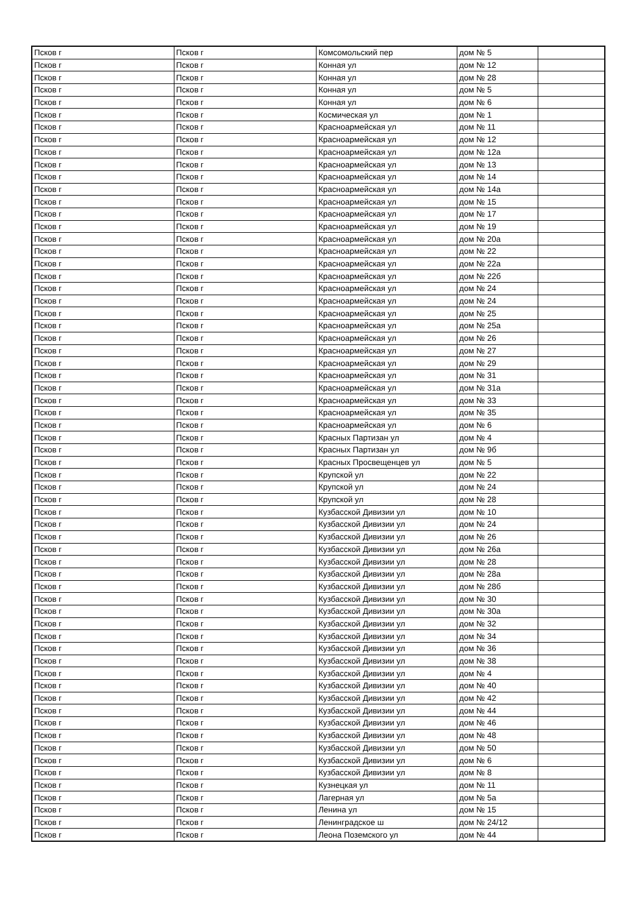| Псков г | Псков г | Комсомольский пер | дом № 5 | |
| Псков г | Псков г | Конная ул | дом № 12 | |
| Псков г | Псков г | Конная ул | дом № 28 | |
| Псков г | Псков г | Конная ул | дом № 5 | |
| Псков г | Псков г | Конная ул | дом № 6 | |
| Псков г | Псков г | Космическая ул | дом № 1 | |
| Псков г | Псков г | Красноармейская ул | дом № 11 | |
| Псков г | Псков г | Красноармейская ул | дом № 12 | |
| Псков г | Псков г | Красноармейская ул | дом № 12а | |
| Псков г | Псков г | Красноармейская ул | дом № 13 | |
| Псков г | Псков г | Красноармейская ул | дом № 14 | |
| Псков г | Псков г | Красноармейская ул | дом № 14а | |
| Псков г | Псков г | Красноармейская ул | дом № 15 | |
| Псков г | Псков г | Красноармейская ул | дом № 17 | |
| Псков г | Псков г | Красноармейская ул | дом № 19 | |
| Псков г | Псков г | Красноармейская ул | дом № 20а | |
| Псков г | Псков г | Красноармейская ул | дом № 22 | |
| Псков г | Псков г | Красноармейская ул | дом № 22а | |
| Псков г | Псков г | Красноармейская ул | дом № 22б | |
| Псков г | Псков г | Красноармейская ул | дом № 24 | |
| Псков г | Псков г | Красноармейская ул | дом № 24 | |
| Псков г | Псков г | Красноармейская ул | дом № 25 | |
| Псков г | Псков г | Красноармейская ул | дом № 25а | |
| Псков г | Псков г | Красноармейская ул | дом № 26 | |
| Псков г | Псков г | Красноармейская ул | дом № 27 | |
| Псков г | Псков г | Красноармейская ул | дом № 29 | |
| Псков г | Псков г | Красноармейская ул | дом № 31 | |
| Псков г | Псков г | Красноармейская ул | дом № 31а | |
| Псков г | Псков г | Красноармейская ул | дом № 33 | |
| Псков г | Псков г | Красноармейская ул | дом № 35 | |
| Псков г | Псков г | Красноармейская ул | дом № 6 | |
| Псков г | Псков г | Красных Партизан ул | дом № 4 | |
| Псков г | Псков г | Красных Партизан ул | дом № 9б | |
| Псков г | Псков г | Красных Просвещенцев ул | дом № 5 | |
| Псков г | Псков г | Крупской ул | дом № 22 | |
| Псков г | Псков г | Крупской ул | дом № 24 | |
| Псков г | Псков г | Крупской ул | дом № 28 | |
| Псков г | Псков г | Кузбасской Дивизии ул | дом № 10 | |
| Псков г | Псков г | Кузбасской Дивизии ул | дом № 24 | |
| Псков г | Псков г | Кузбасской Дивизии ул | дом № 26 | |
| Псков г | Псков г | Кузбасской Дивизии ул | дом № 26а | |
| Псков г | Псков г | Кузбасской Дивизии ул | дом № 28 | |
| Псков г | Псков г | Кузбасской Дивизии ул | дом № 28а | |
| Псков г | Псков г | Кузбасской Дивизии ул | дом № 28б | |
| Псков г | Псков г | Кузбасской Дивизии ул | дом № 30 | |
| Псков г | Псков г | Кузбасской Дивизии ул | дом № 30а | |
| Псков г | Псков г | Кузбасской Дивизии ул | дом № 32 | |
| Псков г | Псков г | Кузбасской Дивизии ул | дом № 34 | |
| Псков г | Псков г | Кузбасской Дивизии ул | дом № 36 | |
| Псков г | Псков г | Кузбасской Дивизии ул | дом № 38 | |
| Псков г | Псков г | Кузбасской Дивизии ул | дом № 4 | |
| Псков г | Псков г | Кузбасской Дивизии ул | дом № 40 | |
| Псков г | Псков г | Кузбасской Дивизии ул | дом № 42 | |
| Псков г | Псков г | Кузбасской Дивизии ул | дом № 44 | |
| Псков г | Псков г | Кузбасской Дивизии ул | дом № 46 | |
| Псков г | Псков г | Кузбасской Дивизии ул | дом № 48 | |
| Псков г | Псков г | Кузбасской Дивизии ул | дом № 50 | |
| Псков г | Псков г | Кузбасской Дивизии ул | дом № 6 | |
| Псков г | Псков г | Кузбасской Дивизии ул | дом № 8 | |
| Псков г | Псков г | Кузнецкая ул | дом № 11 | |
| Псков г | Псков г | Лагерная ул | дом № 5а | |
| Псков г | Псков г | Ленина ул | дом № 15 | |
| Псков г | Псков г | Ленинградское ш | дом № 24/12 | |
| Псков г | Псков г | Леона Поземского ул | дом № 44 | |